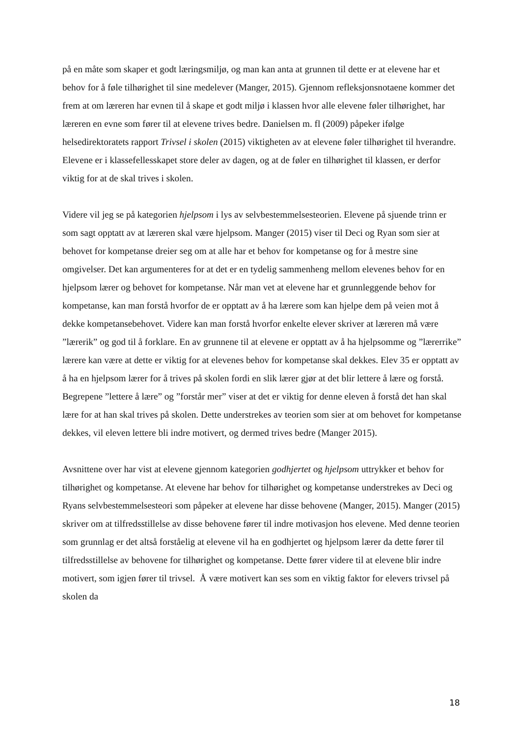på en måte som skaper et godt læringsmiljø, og man kan anta at grunnen til dette er at elevene har et behov for å føle tilhørighet til sine medelever (Manger, 2015). Gjennom refleksjonsnotaene kommer det frem at om læreren har evnen til å skape et godt miljø i klassen hvor alle elevene føler tilhørighet, har læreren en evne som fører til at elevene trives bedre. Danielsen m. fl (2009) påpeker ifølge helsedirektoratets rapport Trivsel i skolen (2015) viktigheten av at elevene føler tilhørighet til hverandre. Elevene er i klassefellesskapet store deler av dagen, og at de føler en tilhørighet til klassen, er derfor viktig for at de skal trives i skolen.
Videre vil jeg se på kategorien hjelpsom i lys av selvbestemmelsesteorien. Elevene på sjuende trinn er som sagt opptatt av at læreren skal være hjelpsom. Manger (2015) viser til Deci og Ryan som sier at behovet for kompetanse dreier seg om at alle har et behov for kompetanse og for å mestre sine omgivelser. Det kan argumenteres for at det er en tydelig sammenheng mellom elevenes behov for en hjelpsom lærer og behovet for kompetanse. Når man vet at elevene har et grunnleggende behov for kompetanse, kan man forstå hvorfor de er opptatt av å ha lærere som kan hjelpe dem på veien mot å dekke kompetansebehovet. Videre kan man forstå hvorfor enkelte elever skriver at læreren må være ”lærerik” og god til å forklare. En av grunnene til at elevene er opptatt av å ha hjelpsomme og ”lærerrike” lærere kan være at dette er viktig for at elevenes behov for kompetanse skal dekkes. Elev 35 er opptatt av å ha en hjelpsom lærer for å trives på skolen fordi en slik lærer gjør at det blir lettere å lære og forstå. Begrepene ”lettere å lære” og ”forstår mer” viser at det er viktig for denne eleven å forstå det han skal lære for at han skal trives på skolen. Dette understrekes av teorien som sier at om behovet for kompetanse dekkes, vil eleven lettere bli indre motivert, og dermed trives bedre (Manger 2015).
Avsnittene over har vist at elevene gjennom kategorien godhjertet og hjelpsom uttrykker et behov for tilhørighet og kompetanse. At elevene har behov for tilhørighet og kompetanse understrekes av Deci og Ryans selvbestemmelsesteori som påpeker at elevene har disse behovene (Manger, 2015). Manger (2015) skriver om at tilfredsstillelse av disse behovene fører til indre motivasjon hos elevene. Med denne teorien som grunnlag er det altså forståelig at elevene vil ha en godhjertet og hjelpsom lærer da dette fører til tilfredsstillelse av behovene for tilhørighet og kompetanse. Dette fører videre til at elevene blir indre motivert, som igjen fører til trivsel. Å være motivert kan ses som en viktig faktor for elevers trivsel på skolen da
18